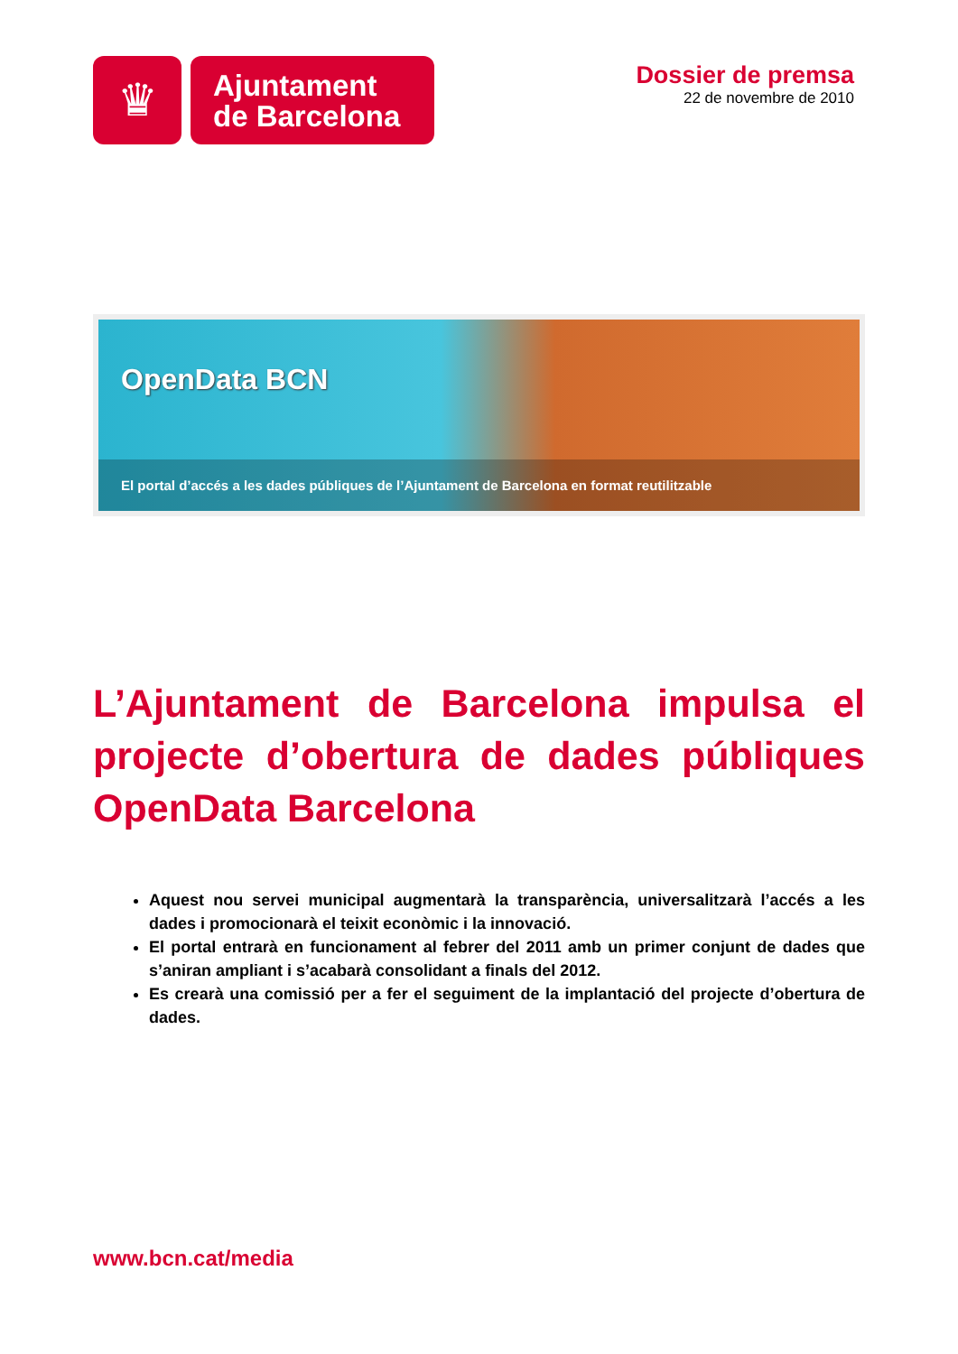♛
Ajuntament
de Barcelona
Dossier de premsa
22 de novembre de 2010
OpenData BCN
El portal d’accés a les dades públiques de l’Ajuntament de Barcelona en format reutilitzable
L’Ajuntament de Barcelona impulsa el projecte d’obertura de dades públiques OpenData Barcelona
Aquest nou servei municipal augmentarà la transparència, universalitzarà l’accés a les dades i promocionarà el teixit econòmic i la innovació.
El portal entrarà en funcionament al febrer del 2011 amb un primer conjunt de dades que s’aniran ampliant i s’acabarà consolidant a finals del 2012.
Es crearà una comissió per a fer el seguiment de la implantació del projecte d’obertura de dades.
www.bcn.cat/media